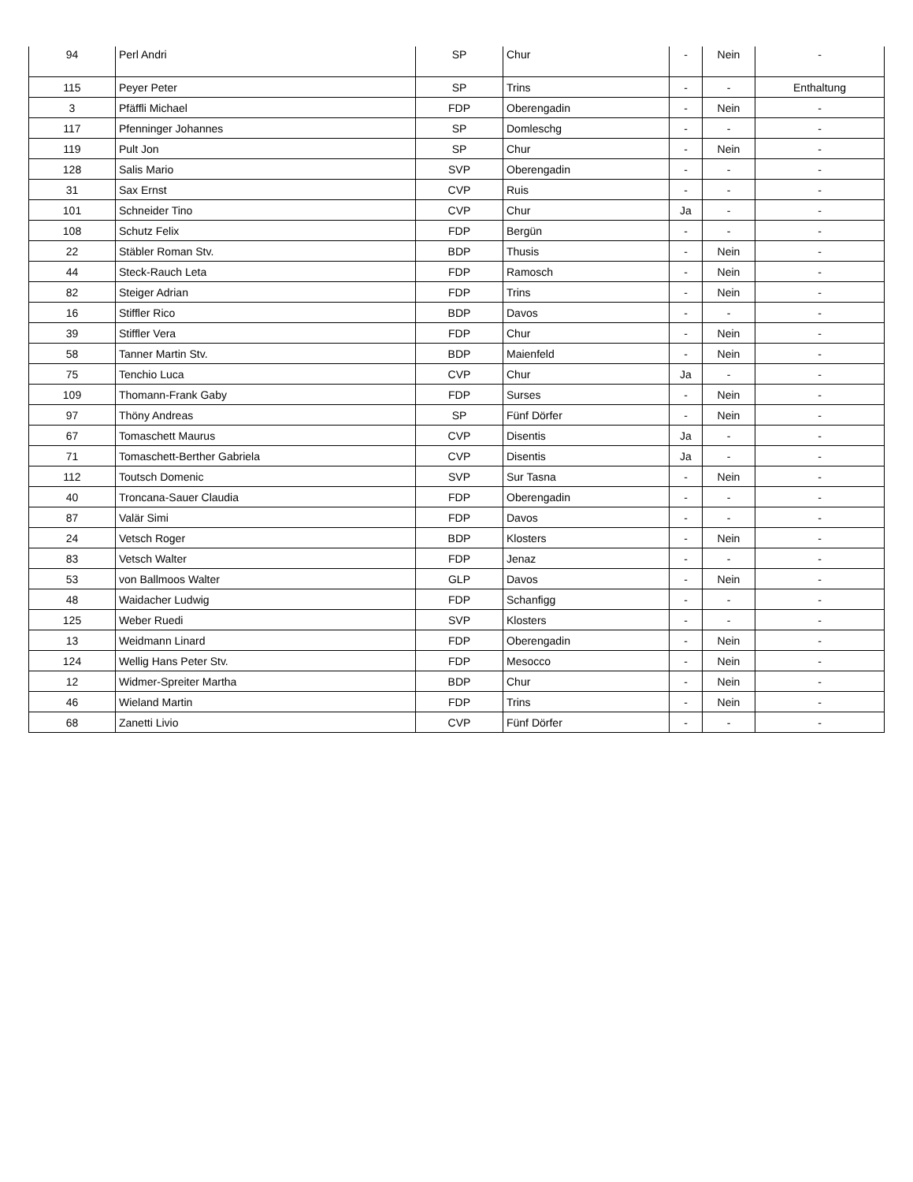| 94 | Perl Andri | SP | Chur | - | Nein | - |
| 115 | Peyer Peter | SP | Trins | - | - | Enthaltung |
| 3 | Pfäffli Michael | FDP | Oberengadin | - | Nein | - |
| 117 | Pfenninger Johannes | SP | Domleschg | - | - | - |
| 119 | Pult Jon | SP | Chur | - | Nein | - |
| 128 | Salis Mario | SVP | Oberengadin | - | - | - |
| 31 | Sax Ernst | CVP | Ruis | - | - | - |
| 101 | Schneider Tino | CVP | Chur | Ja | - | - |
| 108 | Schutz Felix | FDP | Bergün | - | - | - |
| 22 | Stäbler Roman Stv. | BDP | Thusis | - | Nein | - |
| 44 | Steck-Rauch Leta | FDP | Ramosch | - | Nein | - |
| 82 | Steiger Adrian | FDP | Trins | - | Nein | - |
| 16 | Stiffler Rico | BDP | Davos | - | - | - |
| 39 | Stiffler Vera | FDP | Chur | - | Nein | - |
| 58 | Tanner Martin Stv. | BDP | Maienfeld | - | Nein | - |
| 75 | Tenchio Luca | CVP | Chur | Ja | - | - |
| 109 | Thomann-Frank Gaby | FDP | Surses | - | Nein | - |
| 97 | Thöny Andreas | SP | Fünf Dörfer | - | Nein | - |
| 67 | Tomaschett Maurus | CVP | Disentis | Ja | - | - |
| 71 | Tomaschett-Berther Gabriela | CVP | Disentis | Ja | - | - |
| 112 | Toutsch Domenic | SVP | Sur Tasna | - | Nein | - |
| 40 | Troncana-Sauer Claudia | FDP | Oberengadin | - | - | - |
| 87 | Valär Simi | FDP | Davos | - | - | - |
| 24 | Vetsch Roger | BDP | Klosters | - | Nein | - |
| 83 | Vetsch Walter | FDP | Jenaz | - | - | - |
| 53 | von Ballmoos Walter | GLP | Davos | - | Nein | - |
| 48 | Waidacher Ludwig | FDP | Schanfigg | - | - | - |
| 125 | Weber Ruedi | SVP | Klosters | - | - | - |
| 13 | Weidmann Linard | FDP | Oberengadin | - | Nein | - |
| 124 | Wellig Hans Peter Stv. | FDP | Mesocco | - | Nein | - |
| 12 | Widmer-Spreiter Martha | BDP | Chur | - | Nein | - |
| 46 | Wieland Martin | FDP | Trins | - | Nein | - |
| 68 | Zanetti Livio | CVP | Fünf Dörfer | - | - | - |